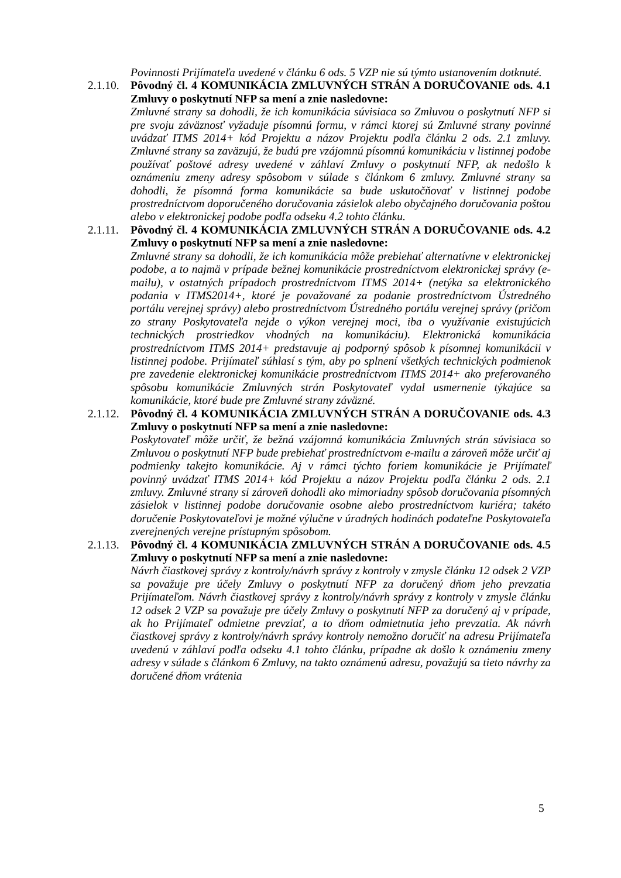Povinnosti Prijímateľa uvedené v článku 6 ods. 5 VZP nie sú týmto ustanovením dotknuté.
2.1.10.
Pôvodný čl. 4 KOMUNIKÁCIA ZMLUVNÝCH STRÁN A DORUČOVANIE ods. 4.1 Zmluvy o poskytnutí NFP sa mení a znie nasledovne:
Zmluvné strany sa dohodli, že ich komunikácia súvisiaca so Zmluvou o poskytnutí NFP si pre svoju záväznosť vyžaduje písomnú formu, v rámci ktorej sú Zmluvné strany povinné uvádzať ITMS 2014+ kód Projektu a názov Projektu podľa článku 2 ods. 2.1 zmluvy. Zmluvné strany sa zaväzujú, že budú pre vzájomnú písomnú komunikáciu v listinnej podobe používať poštové adresy uvedené v záhlaví Zmluvy o poskytnutí NFP, ak nedošlo k oznámeniu zmeny adresy spôsobom v súlade s článkom 6 zmluvy. Zmluvné strany sa dohodli, že písomná forma komunikácie sa bude uskutočňovať v listinnej podobe prostredníctvom doporučeného doručovania zásielok alebo obyčajného doručovania poštou alebo v elektronickej podobe podľa odseku 4.2 tohto článku.
2.1.11.
Pôvodný čl. 4 KOMUNIKÁCIA ZMLUVNÝCH STRÁN A DORUČOVANIE ods. 4.2 Zmluvy o poskytnutí NFP sa mení a znie nasledovne:
Zmluvné strany sa dohodli, že ich komunikácia môže prebiehať alternatívne v elektronickej podobe, a to najmä v prípade bežnej komunikácie prostredníctvom elektronickej správy (e-mailu), v ostatných prípadoch prostredníctvom ITMS 2014+ (netýka sa elektronického podania v ITMS2014+, ktoré je považované za podanie prostredníctvom Ústredného portálu verejnej správy) alebo prostredníctvom Ústredného portálu verejnej správy (pričom zo strany Poskytovateľa nejde o výkon verejnej moci, iba o využívanie existujúcich technických prostriedkov vhodných na komunikáciu). Elektronická komunikácia prostredníctvom ITMS 2014+ predstavuje aj podporný spôsob k písomnej komunikácii v listinnej podobe. Prijímateľ súhlasí s tým, aby po splnení všetkých technických podmienok pre zavedenie elektronickej komunikácie prostredníctvom ITMS 2014+ ako preferovaného spôsobu komunikácie Zmluvných strán Poskytovateľ vydal usmernenie týkajúce sa komunikácie, ktoré bude pre Zmluvné strany záväzné.
2.1.12.
Pôvodný čl. 4 KOMUNIKÁCIA ZMLUVNÝCH STRÁN A DORUČOVANIE ods. 4.3 Zmluvy o poskytnutí NFP sa mení a znie nasledovne:
Poskytovateľ môže určiť, že bežná vzájomná komunikácia Zmluvných strán súvisiaca so Zmluvou o poskytnutí NFP bude prebiehať prostredníctvom e-mailu a zároveň môže určiť aj podmienky takejto komunikácie. Aj v rámci týchto foriem komunikácie je Prijímateľ povinný uvádzať ITMS 2014+ kód Projektu a názov Projektu podľa článku 2 ods. 2.1 zmluvy. Zmluvné strany si zároveň dohodli ako mimoriadny spôsob doručovania písomných zásielok v listinnej podobe doručovanie osobne alebo prostredníctvom kuriéra; takéto doručenie Poskytovateľovi je možné výlučne v úradných hodinách podateľne Poskytovateľa zverejnených verejne prístupným spôsobom.
2.1.13.
Pôvodný čl. 4 KOMUNIKÁCIA ZMLUVNÝCH STRÁN A DORUČOVANIE ods. 4.5 Zmluvy o poskytnutí NFP sa mení a znie nasledovne:
Návrh čiastkovej správy z kontroly/návrh správy z kontroly v zmysle článku 12 odsek 2 VZP sa považuje pre účely Zmluvy o poskytnutí NFP za doručený dňom jeho prevzatia Prijímateľom. Návrh čiastkovej správy z kontroly/návrh správy z kontroly v zmysle článku 12 odsek 2 VZP sa považuje pre účely Zmluvy o poskytnutí NFP za doručený aj v prípade, ak ho Prijímateľ odmietne prevziať, a to dňom odmietnutia jeho prevzatia. Ak návrh čiastkovej správy z kontroly/návrh správy kontroly nemožno doručiť na adresu Prijímateľa uvedenú v záhlaví podľa odseku 4.1 tohto článku, prípadne ak došlo k oznámeniu zmeny adresy v súlade s článkom 6 Zmluvy, na takto oznámenú adresu, považujú sa tieto návrhy za doručené dňom vrátenia
5